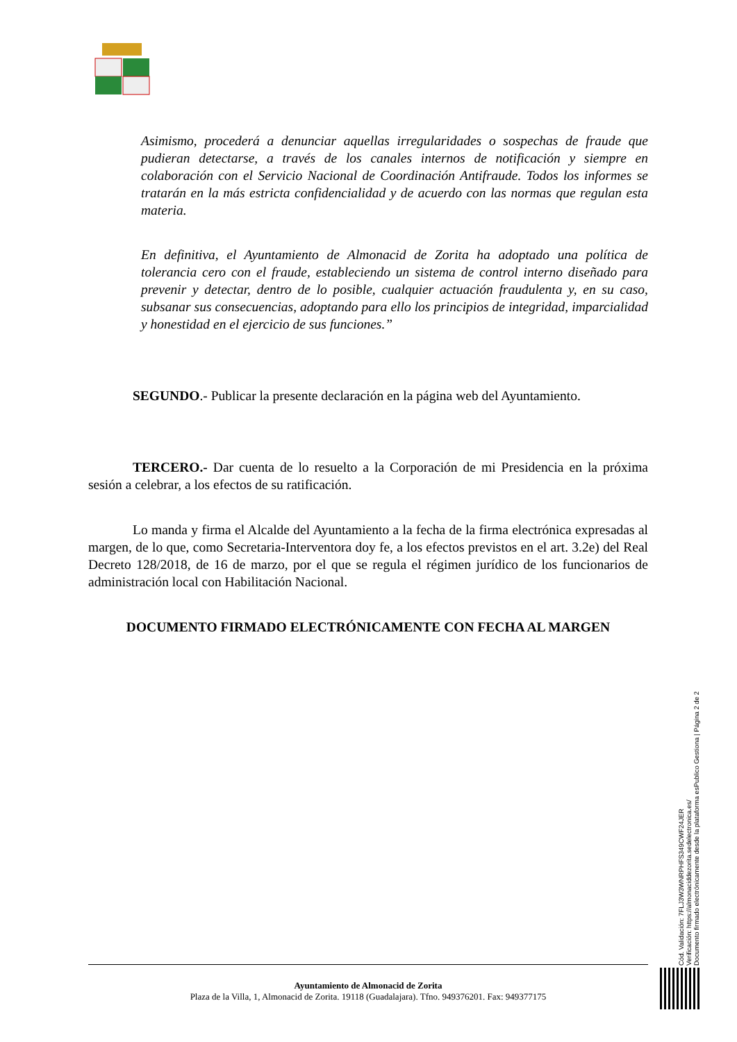Asimismo, procederá a denunciar aquellas irregularidades o sospechas de fraude que pudieran detectarse, a través de los canales internos de notificación y siempre en colaboración con el Servicio Nacional de Coordinación Antifraude. Todos los informes se tratarán en la más estricta confidencialidad y de acuerdo con las normas que regulan esta materia.
En definitiva, el Ayuntamiento de Almonacid de Zorita ha adoptado una política de tolerancia cero con el fraude, estableciendo un sistema de control interno diseñado para prevenir y detectar, dentro de lo posible, cualquier actuación fraudulenta y, en su caso, subsanar sus consecuencias, adoptando para ello los principios de integridad, imparcialidad y honestidad en el ejercicio de sus funciones.”
SEGUNDO.- Publicar la presente declaración en la página web del Ayuntamiento.
TERCERO.- Dar cuenta de lo resuelto a la Corporación de mi Presidencia en la próxima sesión a celebrar, a los efectos de su ratificación.
Lo manda y firma el Alcalde del Ayuntamiento a la fecha de la firma electrónica expresadas al margen, de lo que, como Secretaria-Interventora doy fe, a los efectos previstos en el art. 3.2e) del Real Decreto 128/2018, de 16 de marzo, por el que se regula el régimen jurídico de los funcionarios de administración local con Habilitación Nacional.
DOCUMENTO FIRMADO ELECTRÓNICAMENTE CON FECHA AL MARGEN
Cód. Validación: 7FLJ3W3WNRPHFS349CWF24JER
Verificación: https://almonaciddezorita.sedelectronica.es/
Documento firmado electrónicamente desde la plataforma esPublico Gestiona | Página 2 de 2
Ayuntamiento de Almonacid de Zorita
Plaza de la Villa, 1, Almonacid de Zorita. 19118 (Guadalajara). Tfno. 949376201. Fax: 949377175